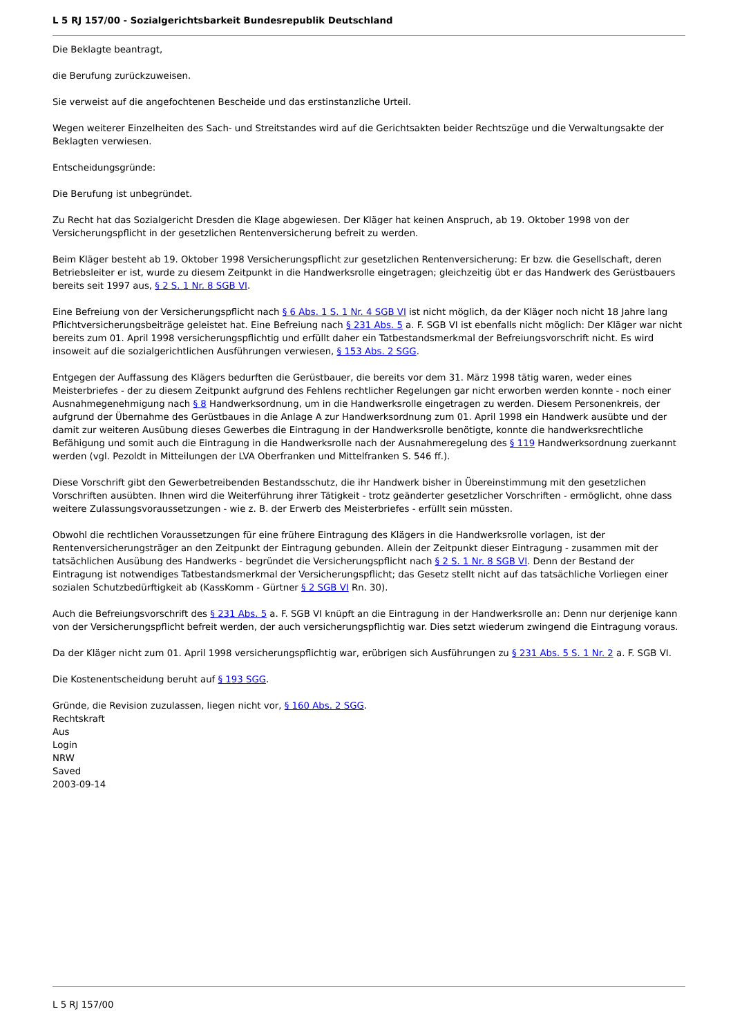L 5 RJ 157/00 - Sozialgerichtsbarkeit Bundesrepublik Deutschland
Die Beklagte beantragt,
die Berufung zurückzuweisen.
Sie verweist auf die angefochtenen Bescheide und das erstinstanzliche Urteil.
Wegen weiterer Einzelheiten des Sach- und Streitstandes wird auf die Gerichtsakten beider Rechtszüge und die Verwaltungsakte der Beklagten verwiesen.
Entscheidungsgründe:
Die Berufung ist unbegründet.
Zu Recht hat das Sozialgericht Dresden die Klage abgewiesen. Der Kläger hat keinen Anspruch, ab 19. Oktober 1998 von der Versicherungspflicht in der gesetzlichen Rentenversicherung befreit zu werden.
Beim Kläger besteht ab 19. Oktober 1998 Versicherungspflicht zur gesetzlichen Rentenversicherung: Er bzw. die Gesellschaft, deren Betriebsleiter er ist, wurde zu diesem Zeitpunkt in die Handwerksrolle eingetragen; gleichzeitig übt er das Handwerk des Gerüstbauers bereits seit 1997 aus, § 2 S. 1 Nr. 8 SGB VI.
Eine Befreiung von der Versicherungspflicht nach § 6 Abs. 1 S. 1 Nr. 4 SGB VI ist nicht möglich, da der Kläger noch nicht 18 Jahre lang Pflichtversicherungsbeiträge geleistet hat. Eine Befreiung nach § 231 Abs. 5 a. F. SGB VI ist ebenfalls nicht möglich: Der Kläger war nicht bereits zum 01. April 1998 versicherungspflichtig und erfüllt daher ein Tatbestandsmerkmal der Befreiungsvorschrift nicht. Es wird insoweit auf die sozialgerichtlichen Ausführungen verwiesen, § 153 Abs. 2 SGG.
Entgegen der Auffassung des Klägers bedurften die Gerüstbauer, die bereits vor dem 31. März 1998 tätig waren, weder eines Meisterbriefes - der zu diesem Zeitpunkt aufgrund des Fehlens rechtlicher Regelungen gar nicht erworben werden konnte - noch einer Ausnahmegenehmigung nach § 8 Handwerksordnung, um in die Handwerksrolle eingetragen zu werden. Diesem Personenkreis, der aufgrund der Übernahme des Gerüstbaues in die Anlage A zur Handwerksordnung zum 01. April 1998 ein Handwerk ausübte und der damit zur weiteren Ausübung dieses Gewerbes die Eintragung in der Handwerksrolle benötigte, konnte die handwerksrechtliche Befähigung und somit auch die Eintragung in die Handwerksrolle nach der Ausnahmeregelung des § 119 Handwerksordnung zuerkannt werden (vgl. Pezoldt in Mitteilungen der LVA Oberfranken und Mittelfranken S. 546 ff.).
Diese Vorschrift gibt den Gewerbetreibenden Bestandsschutz, die ihr Handwerk bisher in Übereinstimmung mit den gesetzlichen Vorschriften ausübten. Ihnen wird die Weiterführung ihrer Tätigkeit - trotz geänderter gesetzlicher Vorschriften - ermöglicht, ohne dass weitere Zulassungsvoraussetzungen - wie z. B. der Erwerb des Meisterbriefes - erfüllt sein müssten.
Obwohl die rechtlichen Voraussetzungen für eine frühere Eintragung des Klägers in die Handwerksrolle vorlagen, ist der Rentenversicherungsträger an den Zeitpunkt der Eintragung gebunden. Allein der Zeitpunkt dieser Eintragung - zusammen mit der tatsächlichen Ausübung des Handwerks - begründet die Versicherungspflicht nach § 2 S. 1 Nr. 8 SGB VI. Denn der Bestand der Eintragung ist notwendiges Tatbestandsmerkmal der Versicherungspflicht; das Gesetz stellt nicht auf das tatsächliche Vorliegen einer sozialen Schutzbedürftigkeit ab (KassKomm - Gürtner § 2 SGB VI Rn. 30).
Auch die Befreiungsvorschrift des § 231 Abs. 5 a. F. SGB VI knüpft an die Eintragung in der Handwerksrolle an: Denn nur derjenige kann von der Versicherungspflicht befreit werden, der auch versicherungspflichtig war. Dies setzt wiederum zwingend die Eintragung voraus.
Da der Kläger nicht zum 01. April 1998 versicherungspflichtig war, erübrigen sich Ausführungen zu § 231 Abs. 5 S. 1 Nr. 2 a. F. SGB VI.
Die Kostenentscheidung beruht auf § 193 SGG.
Gründe, die Revision zuzulassen, liegen nicht vor, § 160 Abs. 2 SGG.
Rechtskraft
Aus
Login
NRW
Saved
2003-09-14
L 5 RJ 157/00